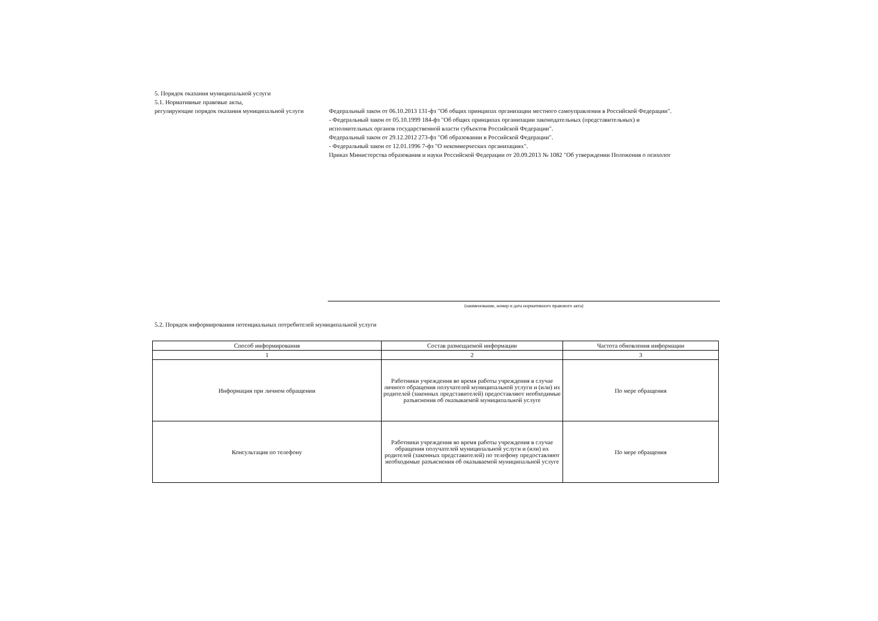5. Порядок оказания муниципальной услуги
5.1. Нормативные правовые акты,
регулирующие порядок оказания муниципальной услуги
Федеральный закон от 06.10.2013 131-фз "Об общих принципах организации местного самоуправления в Российской Федерации".
- Федеральный закон от 05.10.1999 184-фз "Об общих принципах организации законодательных (представительных) и
исполнительных органов государственной власти субъектов Российской Федерации".
Федеральный закон от 29.12.2012 273-фз "Об образовании в Российской Федерации".
- Федеральный закон от 12.01.1996 7-фз "О некоммерческих организациях".
Приказ Министерства образования и науки Российской Федерации от 20.09.2013 № 1082 "Об утверждении Положения о психолог
(наименование, номер и дата нормативного правового акта)
5.2. Порядок информирования потенциальных потребителей муниципальной услуги
| Способ информирования | Состав размещаемой информации | Частота обновления информации |
| --- | --- | --- |
| 1 | 2 | 3 |
| Информация при личном обращении | Работники учреждения во время работы учреждения в случае личного обращения получателей муниципальной услуги и (или) их родителей (законных представителей) предоставляют необходимые разъяснения об оказываемой муниципальной услуге | По мере обращения |
| Консультация по телефону | Работники учреждения во время работы учреждения в случае обращения получателей муниципальной услуги и (или) их родителей (законных представителей) по телефону предоставляют необходимые разъяснения об оказываемой муниципальной услуге | По мере обращения |